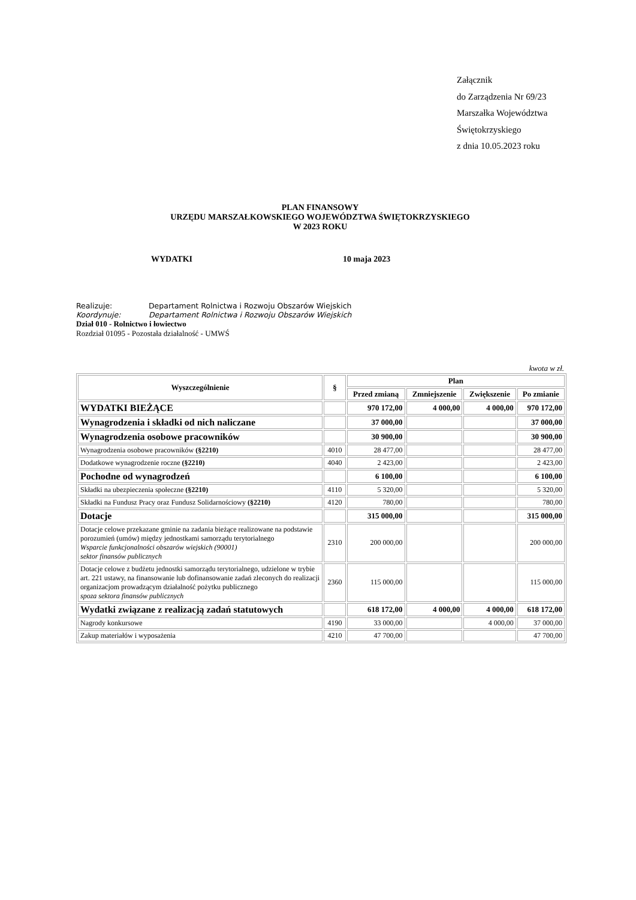Załącznik
do Zarządzenia Nr 69/23
Marszałka Województwa
Świętokrzyskiego
z dnia 10.05.2023 roku
PLAN FINANSOWY
URZĘDU MARSZAŁKOWSKIEGO WOJEWÓDZTWA ŚWIĘTOKRZYSKIEGO
W 2023 ROKU
WYDATKI 10 maja 2023
Realizuje: Departament Rolnictwa i Rozwoju Obszarów Wiejskich
Koordynuje: Departament Rolnictwa i Rozwoju Obszarów Wiejskich
Dział 010 - Rolnictwo i łowiectwo
Rozdział 01095 - Pozostała działalność - UMWŚ
kwota w zł.
| Wyszczególnienie | § | Plan | | | |
| --- | --- | --- | --- | --- | --- |
| | | Przed zmianą | Zmniejszenie | Zwiększenie | Po zmianie |
| WYDATKI BIEŻĄCE | | 970 172,00 | 4 000,00 | 4 000,00 | 970 172,00 |
| Wynagrodzenia i składki od nich naliczane | | 37 000,00 | | | 37 000,00 |
| Wynagrodzenia osobowe pracowników | | 30 900,00 | | | 30 900,00 |
| Wynagrodzenia osobowe pracowników (§2210) | 4010 | 28 477,00 | | | 28 477,00 |
| Dodatkowe wynagrodzenie roczne (§2210) | 4040 | 2 423,00 | | | 2 423,00 |
| Pochodne od wynagrodzeń | | 6 100,00 | | | 6 100,00 |
| Składki na ubezpieczenia społeczne (§2210) | 4110 | 5 320,00 | | | 5 320,00 |
| Składki na Fundusz Pracy oraz Fundusz Solidarnościowy (§2210) | 4120 | 780,00 | | | 780,00 |
| Dotacje | | 315 000,00 | | | 315 000,00 |
| Dotacje celowe przekazane gminie na zadania bieżące realizowane na podstawie porozumień (umów) między jednostkami samorządu terytorialnego Wsparcie funkcjonalności obszarów wiejskich (90001) sektor finansów publicznych | 2310 | 200 000,00 | | | 200 000,00 |
| Dotacje celowe z budżetu jednostki samorządu terytorialnego, udzielone w trybie art. 221 ustawy, na finansowanie lub dofinansowanie zadań zleconych do realizacji organizacjom prowadzącym działalność pożytku publicznego spoza sektora finansów publicznych | 2360 | 115 000,00 | | | 115 000,00 |
| Wydatki związane z realizacją zadań statutowych | | 618 172,00 | 4 000,00 | 4 000,00 | 618 172,00 |
| Nagrody konkursowe | 4190 | 33 000,00 | | 4 000,00 | 37 000,00 |
| Zakup materiałów i wyposażenia | 4210 | 47 700,00 | | | 47 700,00 |